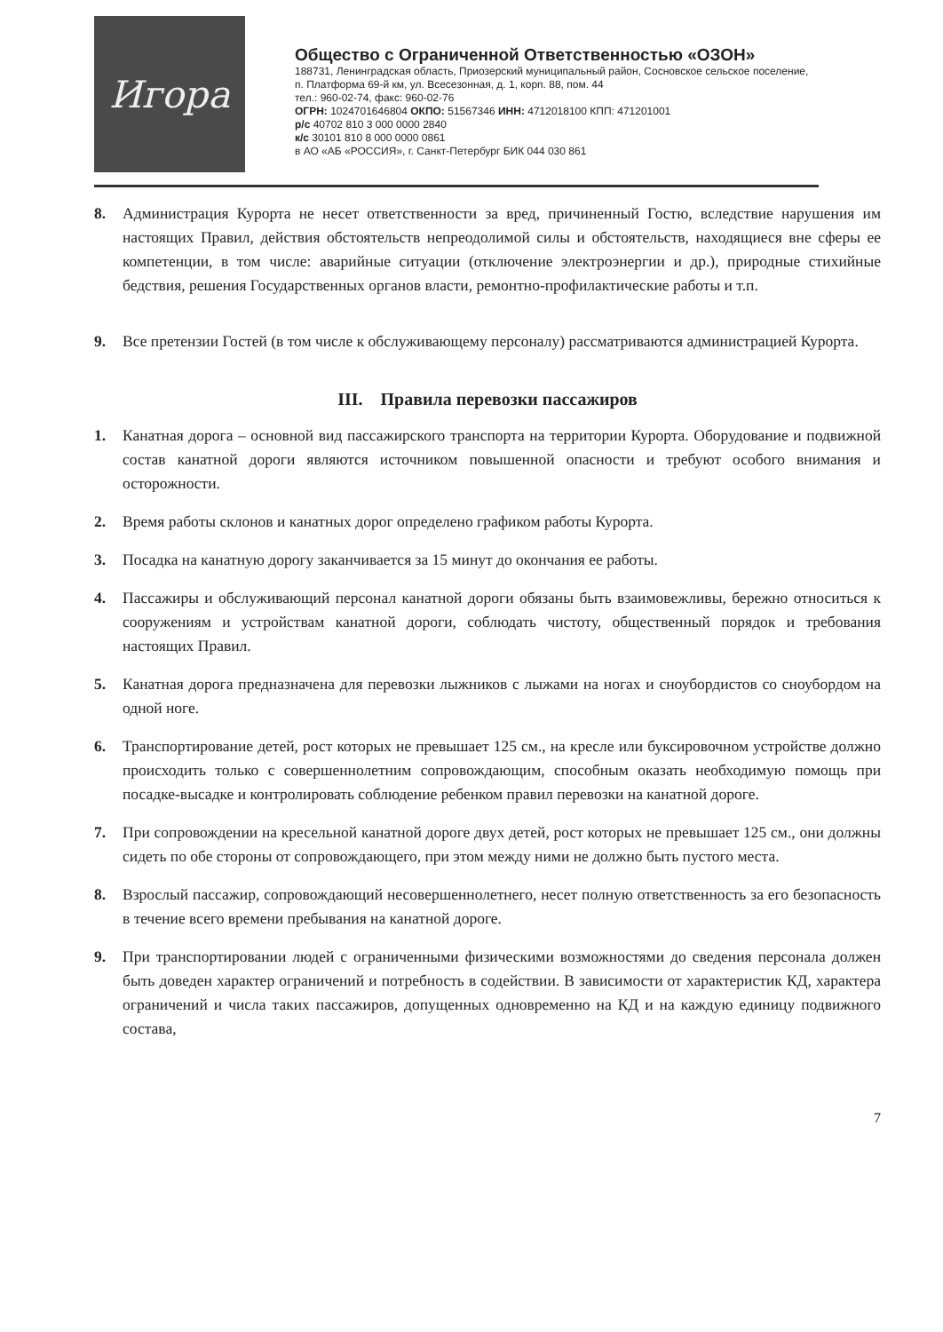Игора
Общество с Ограниченной Ответственностью «ОЗОН»
188731, Ленинградская область, Приозерский муниципальный район, Сосновское сельское поселение, п. Платформа 69-й км, ул. Всесезонная, д. 1, корп. 88, пом. 44
тел.: 960-02-74, факс: 960-02-76
ОГРН: 1024701646804 ОКПО: 51567346 ИНН: 4712018100 КПП: 471201001
р/с 40702 810 3 000 0000 2840
к/с 30101 810 8 000 0000 0861
в АО «АБ «РОССИЯ», г. Санкт-Петербург БИК 044 030 861
8. Администрация Курорта не несет ответственности за вред, причиненный Гостю, вследствие нарушения им настоящих Правил, действия обстоятельств непреодолимой силы и обстоятельств, находящиеся вне сферы ее компетенции, в том числе: аварийные ситуации (отключение электроэнергии и др.), природные стихийные бедствия, решения Государственных органов власти, ремонтно-профилактические работы и т.п.
9. Все претензии Гостей (в том числе к обслуживающему персоналу) рассматриваются администрацией Курорта.
III. Правила перевозки пассажиров
1. Канатная дорога – основной вид пассажирского транспорта на территории Курорта. Оборудование и подвижной состав канатной дороги являются источником повышенной опасности и требуют особого внимания и осторожности.
2. Время работы склонов и канатных дорог определено графиком работы Курорта.
3. Посадка на канатную дорогу заканчивается за 15 минут до окончания ее работы.
4. Пассажиры и обслуживающий персонал канатной дороги обязаны быть взаимовежливы, бережно относиться к сооружениям и устройствам канатной дороги, соблюдать чистоту, общественный порядок и требования настоящих Правил.
5. Канатная дорога предназначена для перевозки лыжников с лыжами на ногах и сноубордистов со сноубордом на одной ноге.
6. Транспортирование детей, рост которых не превышает 125 см., на кресле или буксировочном устройстве должно происходить только с совершеннолетним сопровождающим, способным оказать необходимую помощь при посадке-высадке и контролировать соблюдение ребенком правил перевозки на канатной дороге.
7. При сопровождении на кресельной канатной дороге двух детей, рост которых не превышает 125 см., они должны сидеть по обе стороны от сопровождающего, при этом между ними не должно быть пустого места.
8. Взрослый пассажир, сопровождающий несовершеннолетнего, несет полную ответственность за его безопасность в течение всего времени пребывания на канатной дороге.
9. При транспортировании людей с ограниченными физическими возможностями до сведения персонала должен быть доведен характер ограничений и потребность в содействии. В зависимости от характеристик КД, характера ограничений и числа таких пассажиров, допущенных одновременно на КД и на каждую единицу подвижного состава,
7